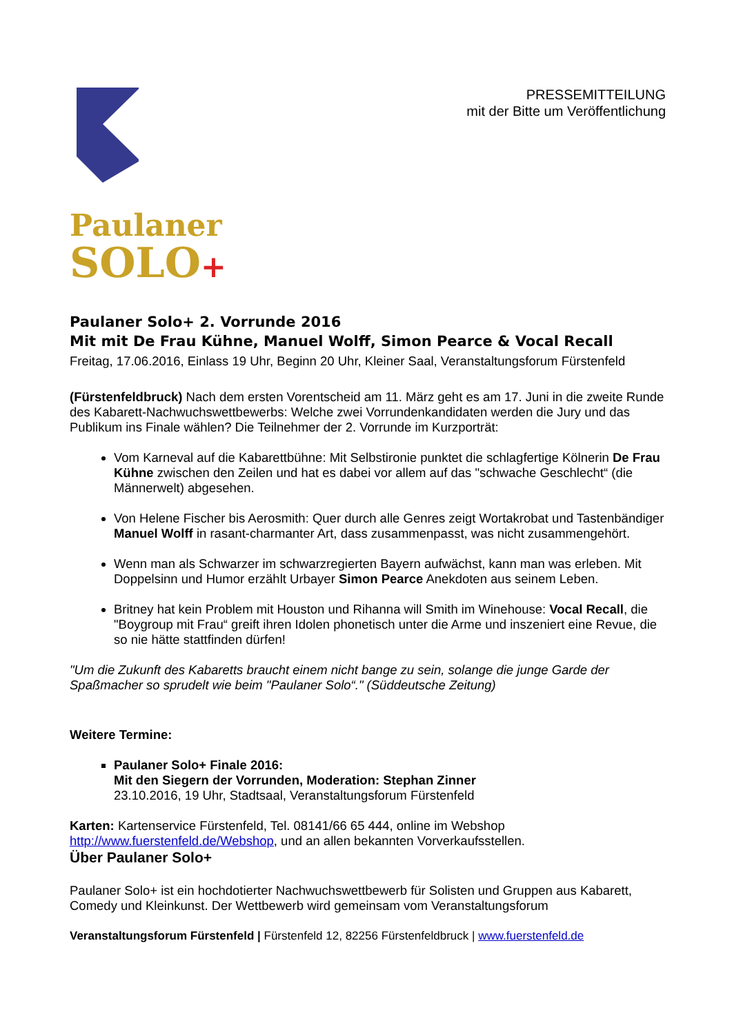PRESSEMITTEILUNG
mit der Bitte um Veröffentlichung
Paulaner
SOLO+
Paulaner Solo+ 2. Vorrunde 2016
Mit mit De Frau Kühne, Manuel Wolff, Simon Pearce & Vocal Recall
Freitag, 17.06.2016, Einlass 19 Uhr, Beginn 20 Uhr, Kleiner Saal, Veranstaltungsforum Fürstenfeld
(Fürstenfeldbruck) Nach dem ersten Vorentscheid am 11. März geht es am 17. Juni in die zweite Runde des Kabarett-Nachwuchswettbewerbs: Welche zwei Vorrundenkandidaten werden die Jury und das Publikum ins Finale wählen? Die Teilnehmer der 2. Vorrunde im Kurzporträt:
Vom Karneval auf die Kabarettbühne: Mit Selbstironie punktet die schlagfertige Kölnerin De Frau Kühne zwischen den Zeilen und hat es dabei vor allem auf das "schwache Geschlecht“ (die Männerwelt) abgesehen.
Von Helene Fischer bis Aerosmith: Quer durch alle Genres zeigt Wortakrobat und Tastenbändiger Manuel Wolff in rasant-charmanter Art, dass zusammenpasst, was nicht zusammengehört.
Wenn man als Schwarzer im schwarzregierten Bayern aufwächst, kann man was erleben. Mit Doppelsinn und Humor erzählt Urbayer Simon Pearce Anekdoten aus seinem Leben.
Britney hat kein Problem mit Houston und Rihanna will Smith im Winehouse: Vocal Recall, die "Boygroup mit Frau“ greift ihren Idolen phonetisch unter die Arme und inszeniert eine Revue, die so nie hätte stattfinden dürfen!
"Um die Zukunft des Kabaretts braucht einem nicht bange zu sein, solange die junge Garde der Spaßmacher so sprudelt wie beim "Paulaner Solo“." (Süddeutsche Zeitung)
Weitere Termine:
Paulaner Solo+ Finale 2016:
Mit den Siegern der Vorrunden, Moderation: Stephan Zinner
23.10.2016, 19 Uhr, Stadtsaal, Veranstaltungsforum Fürstenfeld
Karten: Kartenservice Fürstenfeld, Tel. 08141/66 65 444, online im Webshop http://www.fuerstenfeld.de/Webshop, und an allen bekannten Vorverkaufsstellen.
Über Paulaner Solo+
Paulaner Solo+ ist ein hochdotierter Nachwuchswettbewerb für Solisten und Gruppen aus Kabarett, Comedy und Kleinkunst. Der Wettbewerb wird gemeinsam vom Veranstaltungsforum
Veranstaltungsforum Fürstenfeld | Fürstenfeld 12, 82256 Fürstenfeldbruck | www.fuerstenfeld.de